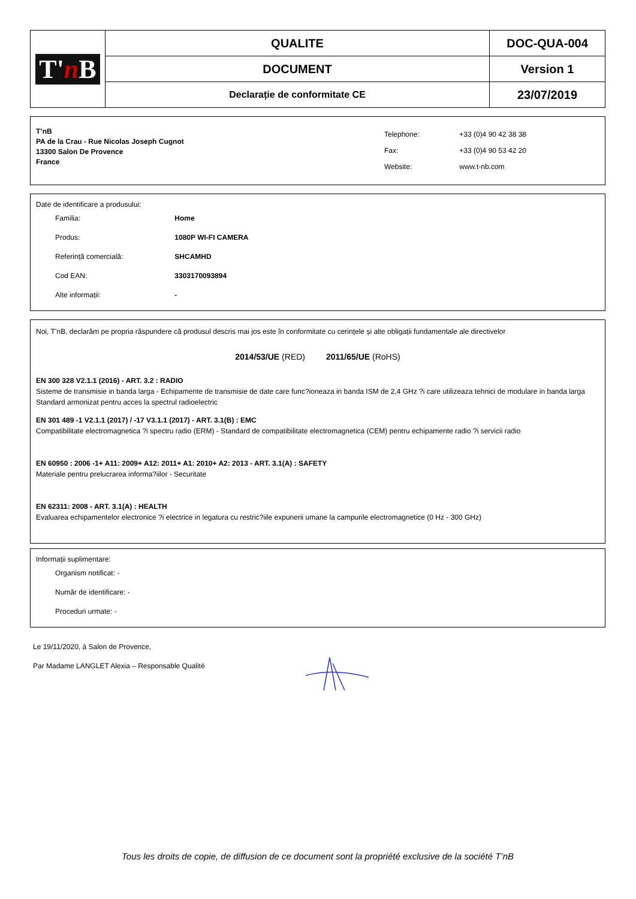| T' n B | QUALITE | DOC-QUA-004 |
| | DOCUMENT | Version 1 |
| | Declarație de conformitate CE | 23/07/2019 |
T’nB
PA de la Crau - Rue Nicolas Joseph Cugnot
13300 Salon De Provence
France
| Telephone: | +33 (0)4 90 42 38 38 |
| Fax: | +33 (0)4 90 53 42 20 |
| Website: | www.t-nb.com |
Date de identificare a produsului:
Familia: Home
Produs: 1080P WI-FI CAMERA
Referință comercială: SHCAMHD
Cod EAN: 3303170093894
Alte informații: -
Noi, T’nB, declarăm pe propria răspundere că produsul descris mai jos este în conformitate cu cerințele și alte obligații fundamentale ale directivelor
2014/53/UE (RED) 2011/65/UE (RoHS)
EN 300 328 V2.1.1 (2016) - ART. 3.2 : RADIO
Sisteme de transmisie in banda larga - Echipamente de transmisie de date care func?ioneaza in banda ISM de 2,4 GHz ?i care utilizeaza tehnici de modulare in banda larga Standard armonizat pentru acces la spectrul radioelectric
EN 301 489 -1 V2.1.1 (2017) / -17 V3.1.1 (2017) - ART. 3.1(B) : EMC
Compatibilitate electromagnetica ?i spectru radio (ERM) - Standard de compatibilitate electromagnetica (CEM) pentru echipamente radio ?i servicii radio
EN 60950 : 2006 -1+ A11: 2009+ A12: 2011+ A1: 2010+ A2: 2013 - ART. 3.1(A) : SAFETY
Materiale pentru prelucrarea informa?iilor - Securitate
EN 62311: 2008 - ART. 3.1(A) : HEALTH
Evaluarea echipamentelor electronice ?i electrice in legatura cu restric?iile expunerii umane la campurile electromagnetice (0 Hz - 300 GHz)
Informații suplimentare:
Organism notificat: -
Număr de identificare: -
Proceduri urmate: -
Le 19/11/2020, à Salon de Provence,
Par Madame LANGLET Alexia – Responsable Qualité
Tous les droits de copie, de diffusion de ce document sont la propriété exclusive de la société T’nB